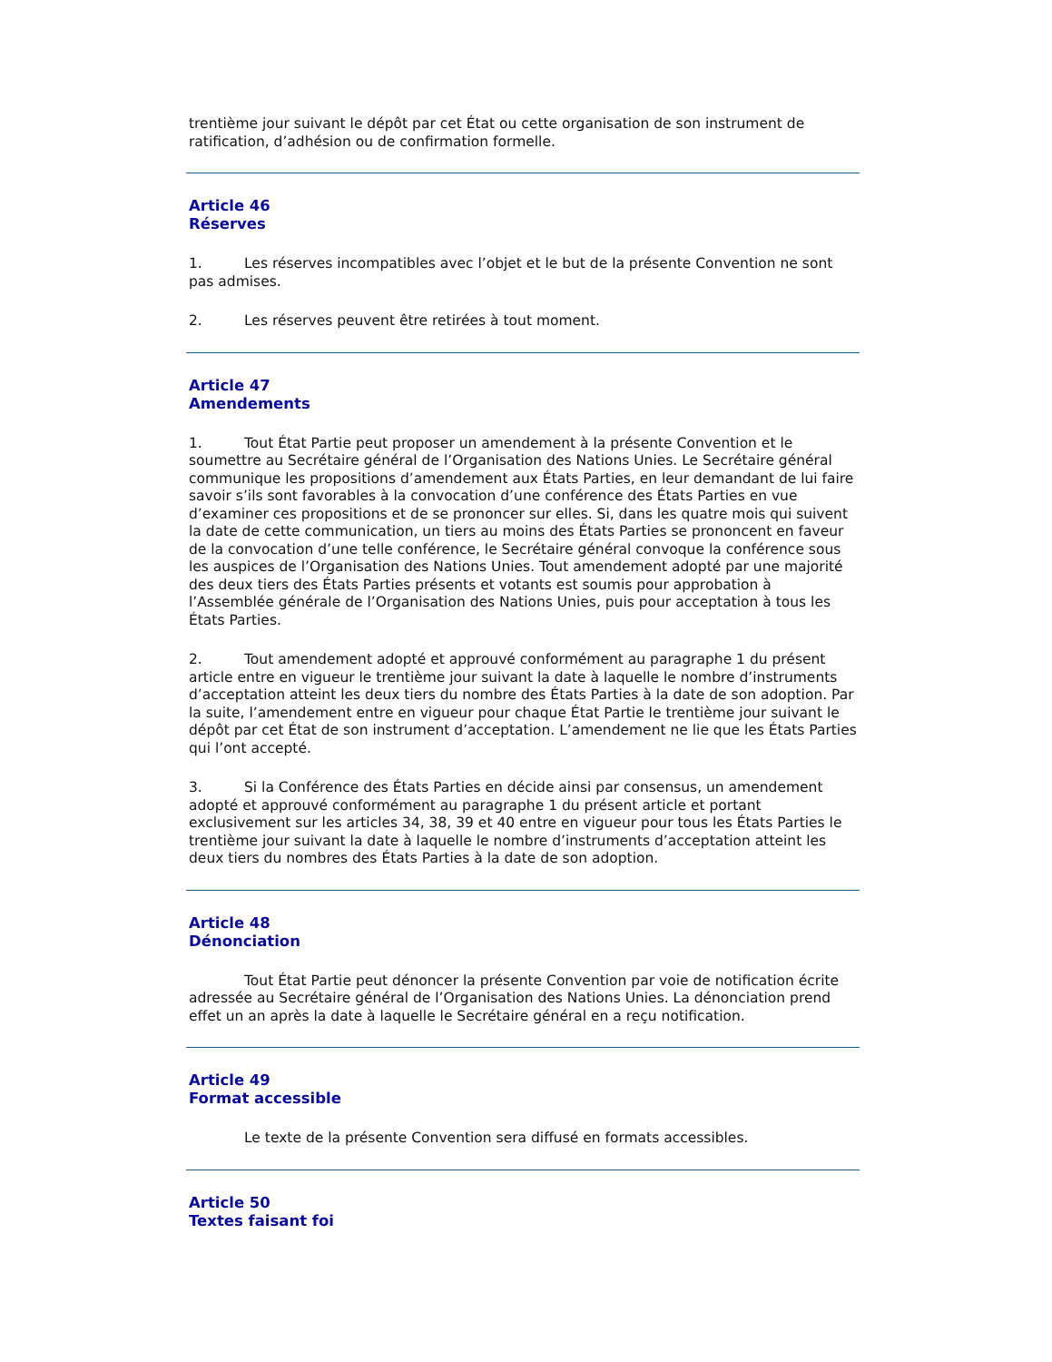trentième jour suivant le dépôt par cet État ou cette organisation de son instrument de ratification, d’adhésion ou de confirmation formelle.
Article 46
Réserves
1. Les réserves incompatibles avec l’objet et le but de la présente Convention ne sont pas admises.
2. Les réserves peuvent être retirées à tout moment.
Article 47
Amendements
1. Tout État Partie peut proposer un amendement à la présente Convention et le soumettre au Secrétaire général de l’Organisation des Nations Unies. Le Secrétaire général communique les propositions d’amendement aux États Parties, en leur demandant de lui faire savoir s’ils sont favorables à la convocation d’une conférence des États Parties en vue d’examiner ces propositions et de se prononcer sur elles. Si, dans les quatre mois qui suivent la date de cette communication, un tiers au moins des États Parties se prononcent en faveur de la convocation d’une telle conférence, le Secrétaire général convoque la conférence sous les auspices de l’Organisation des Nations Unies. Tout amendement adopté par une majorité des deux tiers des États Parties présents et votants est soumis pour approbation à l’Assemblée générale de l’Organisation des Nations Unies, puis pour acceptation à tous les États Parties.
2. Tout amendement adopté et approuvé conformément au paragraphe 1 du présent article entre en vigueur le trentième jour suivant la date à laquelle le nombre d’instruments d’acceptation atteint les deux tiers du nombre des États Parties à la date de son adoption. Par la suite, l’amendement entre en vigueur pour chaque État Partie le trentième jour suivant le dépôt par cet État de son instrument d’acceptation. L’amendement ne lie que les États Parties qui l’ont accepté.
3. Si la Conférence des États Parties en décide ainsi par consensus, un amendement adopté et approuvé conformément au paragraphe 1 du présent article et portant exclusivement sur les articles 34, 38, 39 et 40 entre en vigueur pour tous les États Parties le trentième jour suivant la date à laquelle le nombre d’instruments d’acceptation atteint les deux tiers du nombres des États Parties à la date de son adoption.
Article 48
Dénonciation
Tout État Partie peut dénoncer la présente Convention par voie de notification écrite adressée au Secrétaire général de l’Organisation des Nations Unies. La dénonciation prend effet un an après la date à laquelle le Secrétaire général en a reçu notification.
Article 49
Format accessible
Le texte de la présente Convention sera diffusé en formats accessibles.
Article 50
Textes faisant foi